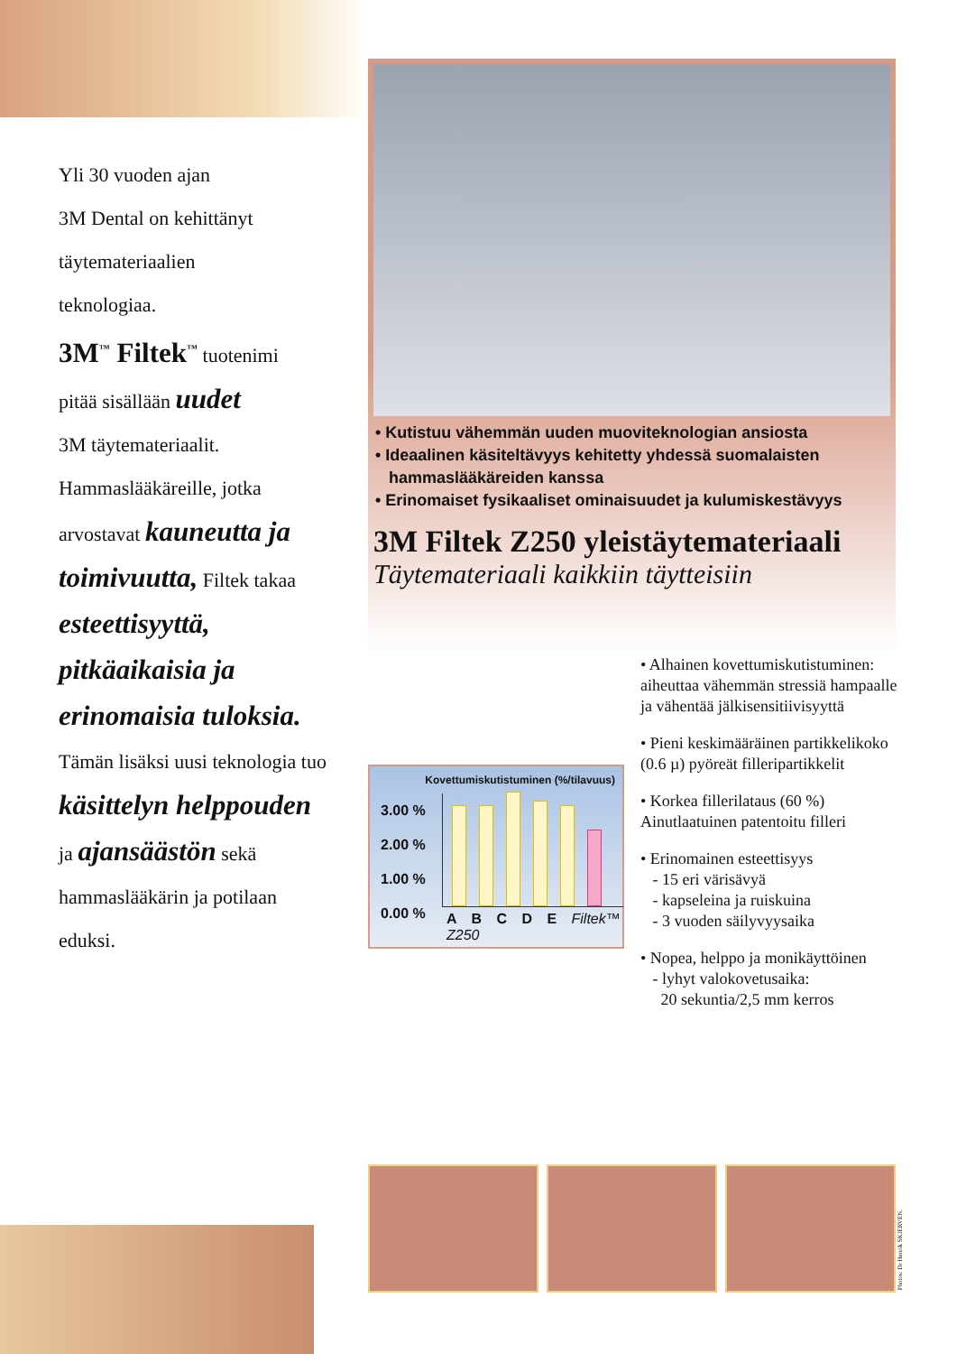Yli 30 vuoden ajan
3M Dental on kehittänyt
täytemateriaalien
teknologiaa.
3M<sup>™</sup> Filtek<sup>™</sup> tuotenimi
pitää sisällään uudet
3M täytemateriaalit.
Hammaslääkäreille, jotka
arvostavat kauneutta ja toimivuutta, Filtek takaa esteettisyyttä, pitkäaikaisia ja erinomaisia tuloksia. Tämän lisäksi uusi teknologia tuo käsittelyn helppouden ja ajansäästön sekä hammaslääkärin ja potilaan eduksi.
• Kutistuu vähemmän uuden muoviteknologian ansiosta
• Ideaalinen käsiteltävyys kehitetty yhdessä suomalaisten
hammaslääkäreiden kanssa
• Erinomaiset fysikaaliset ominaisuudet ja kulumiskestävyys
3M Filtek Z250 yleistäytemateriaali
Täytemateriaali kaikkiin täytteisiin
Kovettumiskutistuminen (%/tilavuus)
3.00 %
2.00 %
1.00 %
0.00 %
A B C D E Filtek™ Z250
• Alhainen kovettumiskutistuminen: aiheuttaa vähemmän stressiä hampaalle ja vähentää jälkisensitiivisyyttä
• Pieni keskimääräinen partikkelikoko (0.6 µ) pyöreät filleripartikkelit
• Korkea fillerilataus (60 %) Ainutlaatuinen patentoitu filleri
• Erinomainen esteettisyys
- 15 eri värisävyä
- kapseleina ja ruiskuina
- 3 vuoden säilyvyysaika
• Nopea, helppo ja monikäyttöinen
- lyhyt valokovetusaika:
20 sekuntia/2,5 mm kerros
Photos: Dr Henrik SKJERVEN.